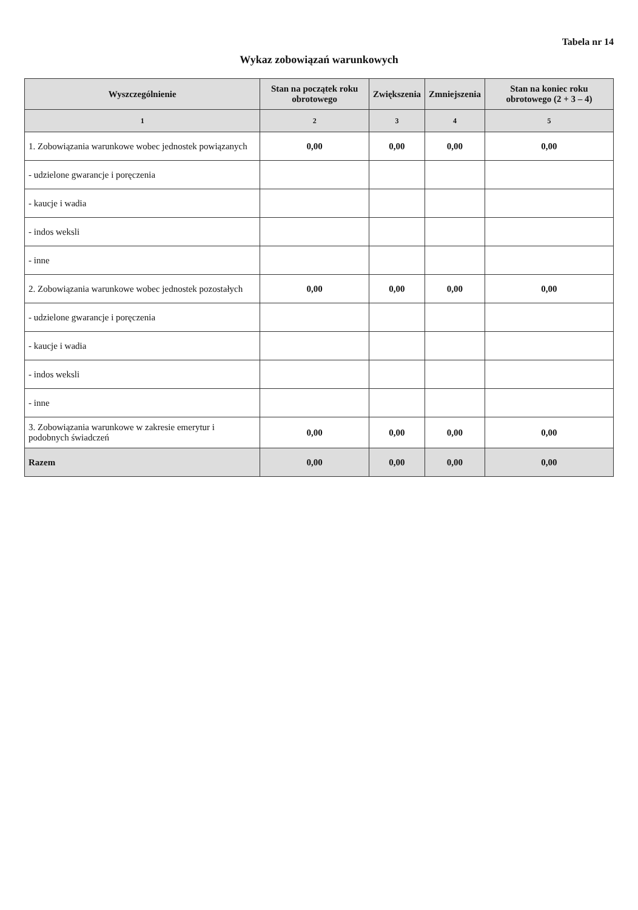Tabela nr 14
Wykaz zobowiązań warunkowych
| Wyszczególnienie | Stan na początek roku obrotowego | Zwiększenia | Zmniejszenia | Stan na koniec roku obrotowego (2 + 3 – 4) |
| --- | --- | --- | --- | --- |
| 1 | 2 | 3 | 4 | 5 |
| 1. Zobowiązania warunkowe wobec jednostek powiązanych | 0,00 | 0,00 | 0,00 | 0,00 |
| - udzielone gwarancje i poręczenia | | | | |
| - kaucje i wadia | | | | |
| - indos weksli | | | | |
| - inne | | | | |
| 2. Zobowiązania warunkowe wobec jednostek pozostałych | 0,00 | 0,00 | 0,00 | 0,00 |
| - udzielone gwarancje i poręczenia | | | | |
| - kaucje i wadia | | | | |
| - indos weksli | | | | |
| - inne | | | | |
| 3. Zobowiązania warunkowe w zakresie emerytur i podobnych świadczeń | 0,00 | 0,00 | 0,00 | 0,00 |
| Razem | 0,00 | 0,00 | 0,00 | 0,00 |